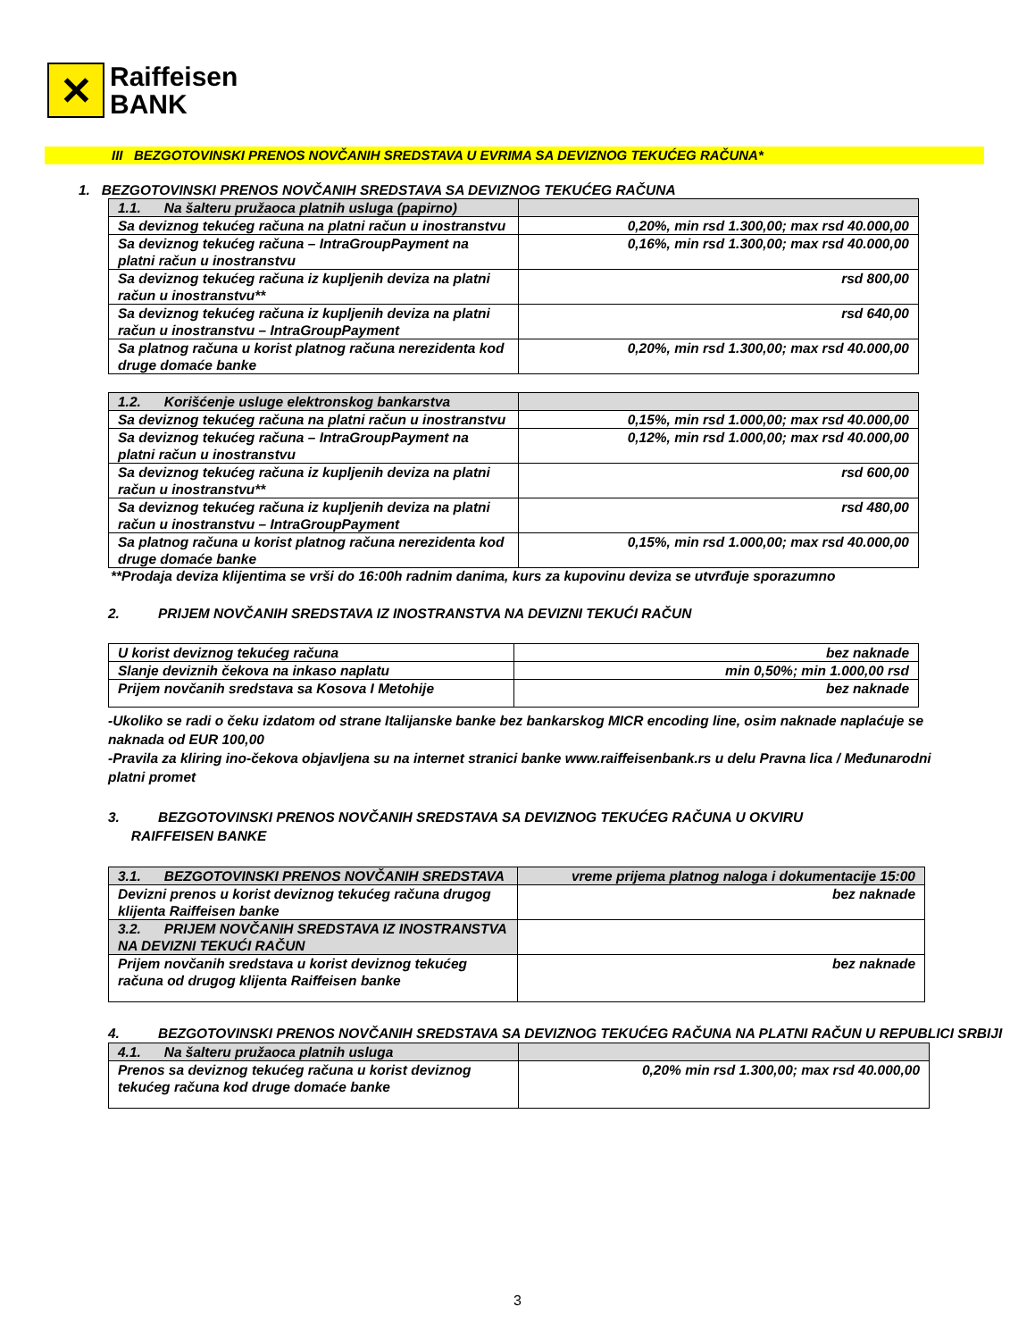✕
Raiffeisen
BANK
III BEZGOTOVINSKI PRENOS NOVČANIH SREDSTAVA U EVRIMA SA DEVIZNOG TEKUĆEG RAČUNA*
1. BEZGOTOVINSKI PRENOS NOVČANIH SREDSTAVA SA DEVIZNOG TEKUĆEG RAČUNA
| 1.1. Na šalteru pružaoca platnih usluga (papirno) | |
| Sa deviznog tekućeg računa na platni račun u inostranstvu | 0,20%, min rsd 1.300,00; max rsd 40.000,00 |
| Sa deviznog tekućeg računa – IntraGroupPayment na platni račun u inostranstvu | 0,16%, min rsd 1.300,00; max rsd 40.000,00 |
| Sa deviznog tekućeg računa iz kupljenih deviza na platni račun u inostranstvu** | rsd 800,00 |
| Sa deviznog tekućeg računa iz kupljenih deviza na platni račun u inostranstvu – IntraGroupPayment | rsd 640,00 |
| Sa platnog računa u korist platnog računa nerezidenta kod druge domaće banke | 0,20%, min rsd 1.300,00; max rsd 40.000,00 |
| 1.2. Korišćenje usluge elektronskog bankarstva | |
| Sa deviznog tekućeg računa na platni račun u inostranstvu | 0,15%, min rsd 1.000,00; max rsd 40.000,00 |
| Sa deviznog tekućeg računa – IntraGroupPayment na platni račun u inostranstvu | 0,12%, min rsd 1.000,00; max rsd 40.000,00 |
| Sa deviznog tekućeg računa iz kupljenih deviza na platni račun u inostranstvu** | rsd 600,00 |
| Sa deviznog tekućeg računa iz kupljenih deviza na platni račun u inostranstvu – IntraGroupPayment | rsd 480,00 |
| Sa platnog računa u korist platnog računa nerezidenta kod druge domaće banke | 0,15%, min rsd 1.000,00; max rsd 40.000,00 |
**Prodaja deviza klijentima se vrši do 16:00h radnim danima, kurs za kupovinu deviza se utvrđuje sporazumno
2. PRIJEM NOVČANIH SREDSTAVA IZ INOSTRANSTVA NA DEVIZNI TEKUĆI RAČUN
| U korist deviznog tekućeg računa | bez naknade |
| Slanje deviznih čekova na inkaso naplatu | min 0,50%; min 1.000,00 rsd |
| Prijem novčanih sredstava sa Kosova I Metohije | bez naknade |
-Ukoliko se radi o čeku izdatom od strane Italijanske banke bez bankarskog MICR encoding line, osim naknade naplaćuje se naknada od EUR 100,00
-Pravila za kliring ino-čekova objavljena su na internet stranici banke www.raiffeisenbank.rs u delu Pravna lica / Međunarodni platni promet
3. BEZGOTOVINSKI PRENOS NOVČANIH SREDSTAVA SA DEVIZNOG TEKUĆEG RAČUNA U OKVIRU
RAIFFEISEN BANKE
| 3.1. BEZGOTOVINSKI PRENOS NOVČANIH SREDSTAVA | vreme prijema platnog naloga i dokumentacije 15:00 |
| Devizni prenos u korist deviznog tekućeg računa drugog klijenta Raiffeisen banke | bez naknade |
| 3.2. PRIJEM NOVČANIH SREDSTAVA IZ INOSTRANSTVA NA DEVIZNI TEKUĆI RAČUN | |
| Prijem novčanih sredstava u korist deviznog tekućeg računa od drugog klijenta Raiffeisen banke | bez naknade |
4. BEZGOTOVINSKI PRENOS NOVČANIH SREDSTAVA SA DEVIZNOG TEKUĆEG RAČUNA NA PLATNI RAČUN U REPUBLICI SRBIJI
| 4.1. Na šalteru pružaoca platnih usluga | |
| Prenos sa deviznog tekućeg računa u korist deviznog tekućeg računa kod druge domaće banke | 0,20% min rsd 1.300,00; max rsd 40.000,00 |
3